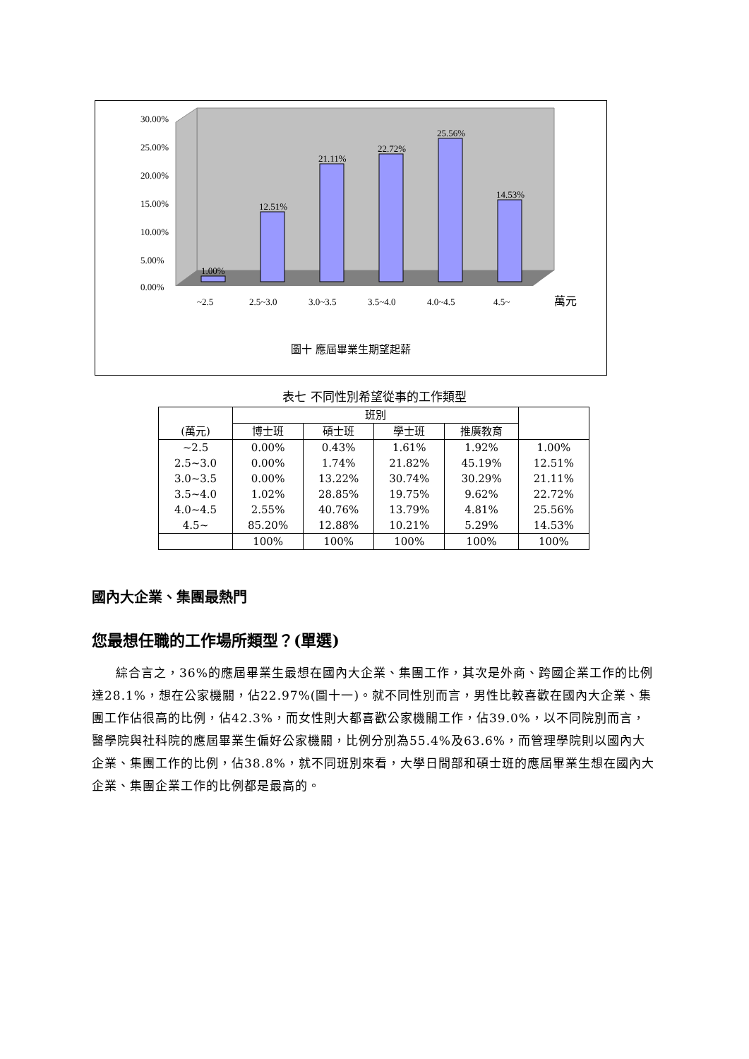1.00%
12.51%
21.11%
22.72%
25.56%
14.53%
30.00%
25.00%
20.00%
15.00%
10.00%
5.00%
0.00%
~2.5
2.5~3.0
3.0~3.5
3.5~4.0
4.0~4.5
4.5~
萬元
圖十 應屆畢業生期望起薪
表七 不同性別希望從事的工作類型
| (萬元) | 班別 | | | | |
| | 博士班 | 碩士班 | 學士班 | 推廣教育 | |
| ~2.5 | 0.00% | 0.43% | 1.61% | 1.92% | 1.00% |
| 2.5~3.0 | 0.00% | 1.74% | 21.82% | 45.19% | 12.51% |
| 3.0~3.5 | 0.00% | 13.22% | 30.74% | 30.29% | 21.11% |
| 3.5~4.0 | 1.02% | 28.85% | 19.75% | 9.62% | 22.72% |
| 4.0~4.5 | 2.55% | 40.76% | 13.79% | 4.81% | 25.56% |
| 4.5~ | 85.20% | 12.88% | 10.21% | 5.29% | 14.53% |
| | 100% | 100% | 100% | 100% | 100% |
國內大企業、集團最熱門
您最想任職的工作場所類型？(單選)
綜合言之，36%的應屆畢業生最想在國內大企業、集團工作，其次是外商、跨國企業工作的比例達28.1%，想在公家機關，佔22.97%(圖十一)。就不同性別而言，男性比較喜歡在國內大企業、集團工作佔很高的比例，佔42.3%，而女性則大都喜歡公家機關工作，佔39.0%，以不同院別而言，醫學院與社科院的應屆畢業生偏好公家機關，比例分別為55.4%及63.6%，而管理學院則以國內大企業、集團工作的比例，佔38.8%，就不同班別來看，大學日間部和碩士班的應屆畢業生想在國內大企業、集團企業工作的比例都是最高的。